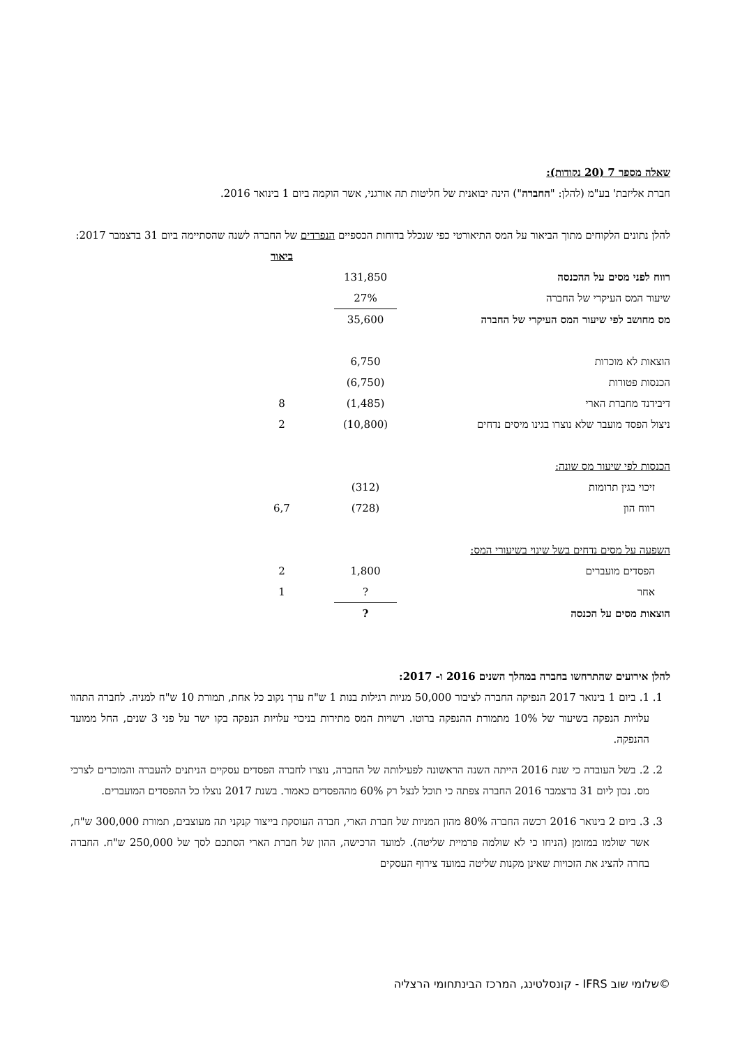שאלה מספר 7 (20 נקודות):
חברת אליזבת' בע"מ (להלן: "החברה") הינה יבואנית של חליטות תה אורגני, אשר הוקמה ביום 1 בינואר 2016.
להלן נתונים הלקוחים מתוך הביאור על המס התיאורטי כפי שנכלל בדוחות הכספיים הנפרדים של החברה לשנה שהסתיימה ביום 31 בדצמבר 2017:
| | | ביאור |
| רווח לפני מסים על ההכנסה | 131,850 | |
| שיעור המס העיקרי של החברה | 27% | |
| מס מחושב לפי שיעור המס העיקרי של החברה | 35,600 | |
| הוצאות לא מוכרות | 6,750 | |
| הכנסות פטורות | (6,750) | |
| דיבידנד מחברת הארי | (1,485) | 8 |
| ניצול הפסד מועבר שלא נוצרו בגינו מיסים נדחים | (10,800) | 2 |
| הכנסות לפי שיעור מס שונה: | | |
| זיכוי בגין תרומות | (312) | |
| רווח הון | (728) | 6,7 |
| השפעה על מסים נדחים בשל שינוי בשיעורי המס: | | |
| הפסדים מועברים | 1,800 | 2 |
| אחר | ? | 1 |
| הוצאות מסים על הכנסה | ? | |
להלן אירועים שהתרחשו בחברה במהלך השנים 2016 ו- 2017:
1. 1. ביום 1 בינואר 2017 הנפיקה החברה לציבור 50,000 מניות רגילות בנות 1 ש"ח ערך נקוב כל אחת, תמורת 10 ש"ח למניה. לחברה התהוו עלויות הנפקה בשיעור של 10% מתמורת ההנפקה ברוטו. רשויות המס מתירות בניכוי עלויות הנפקה בקו ישר על פני 3 שנים, החל ממועד ההנפקה.
2. 2. בשל העובדה כי שנת 2016 הייתה השנה הראשונה לפעילותה של החברה, נוצרו לחברה הפסדים עסקיים הניתנים להעברה והמוכרים לצרכי מס. נכון ליום 31 בדצמבר 2016 החברה צפתה כי תוכל לנצל רק 60% מההפסדים כאמור. בשנת 2017 נוצלו כל ההפסדים המועברים.
3. 3. ביום 2 בינואר 2016 רכשה החברה 80% מהון המניות של חברת הארי, חברה העוסקת בייצור קנקני תה מעוצבים, תמורת 300,000 ש"ח, אשר שולמו במזומן (הניחו כי לא שולמה פרמיית שליטה). למועד הרכישה, ההון של חברת הארי הסתכם לסך של 250,000 ש"ח. החברה בחרה להציג את הזכויות שאינן מקנות שליטה במועד צירוף העסקים
©שלומי שוב IFRS - קונסלטינג, המרכז הבינתחומי הרצליה